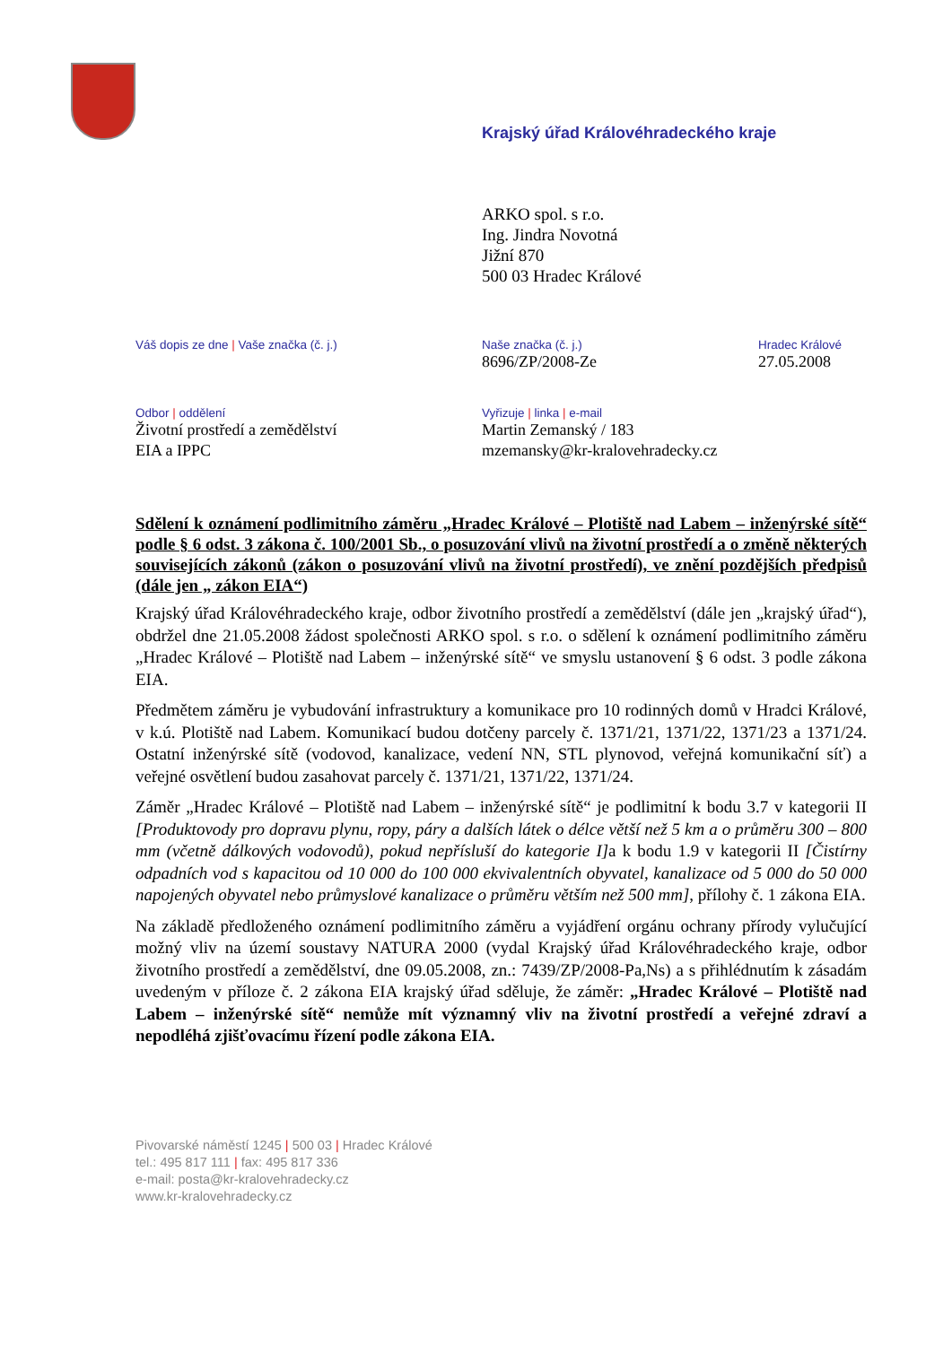Krajský úřad Královéhradeckého kraje
ARKO spol. s r.o.
Ing. Jindra Novotná
Jižní 870
500 03 Hradec Králové
Váš dopis ze dne | Vaše značka (č. j.) Naše značka (č. j.)
8696/ZP/2008-Ze
Hradec Králové
27.05.2008
Odbor | oddělení
Životní prostředí a zemědělství
EIA a IPPC
Vyřizuje | linka | e-mail
Martin Zemanský / 183
mzemansky@kr-kralovehradecky.cz
Sdělení k oznámení podlimitního záměru „Hradec Králové – Plotiště nad Labem – inženýrské sítě“ podle § 6 odst. 3 zákona č. 100/2001 Sb., o posuzování vlivů na životní prostředí a o změně některých souvisejících zákonů (zákon o posuzování vlivů na životní prostředí), ve znění pozdějších předpisů (dále jen „ zákon EIA“)
Krajský úřad Královéhradeckého kraje, odbor životního prostředí a zemědělství (dále jen „krajský úřad“), obdržel dne 21.05.2008 žádost společnosti ARKO spol. s r.o. o sdělení k oznámení podlimitního záměru „Hradec Králové – Plotiště nad Labem – inženýrské sítě“ ve smyslu ustanovení § 6 odst. 3 podle zákona EIA.
Předmětem záměru je vybudování infrastruktury a komunikace pro 10 rodinných domů v Hradci Králové, v k.ú. Plotiště nad Labem. Komunikací budou dotčeny parcely č. 1371/21, 1371/22, 1371/23 a 1371/24. Ostatní inženýrské sítě (vodovod, kanalizace, vedení NN, STL plynovod, veřejná komunikační síť) a veřejné osvětlení budou zasahovat parcely č. 1371/21, 1371/22, 1371/24.
Záměr „Hradec Králové – Plotiště nad Labem – inženýrské sítě“ je podlimitní k bodu 3.7 v kategorii II [Produktovody pro dopravu plynu, ropy, páry a dalších látek o délce větší než 5 km a o průměru 300 – 800 mm (včetně dálkových vodovodů), pokud nepřísluší do kategorie I] a k bodu 1.9 v kategorii II [Čistírny odpadních vod s kapacitou od 10 000 do 100 000 ekvivalentních obyvatel, kanalizace od 5 000 do 50 000 napojených obyvatel nebo průmyslové kanalizace o průměru větším než 500 mm], přílohy č. 1 zákona EIA.
Na základě předloženého oznámení podlimitního záměru a vyjádření orgánu ochrany přírody vylučující možný vliv na území soustavy NATURA 2000 (vydal Krajský úřad Královéhradeckého kraje, odbor životního prostředí a zemědělství, dne 09.05.2008, zn.: 7439/ZP/2008-Pa,Ns) a s přihlédnutím k zásadám uvedeným v příloze č. 2 zákona EIA krajský úřad sděluje, že záměr: „Hradec Králové – Plotiště nad Labem – inženýrské sítě“ nemůže mít významný vliv na životní prostředí a veřejné zdraví a nepodléhá zjišťovacímu řízení podle zákona EIA.
Pivovarské náměstí 1245 | 500 03 | Hradec Králové
tel.: 495 817 111 | fax: 495 817 336
e-mail: posta@kr-kralovehradecky.cz
www.kr-kralovehradecky.cz